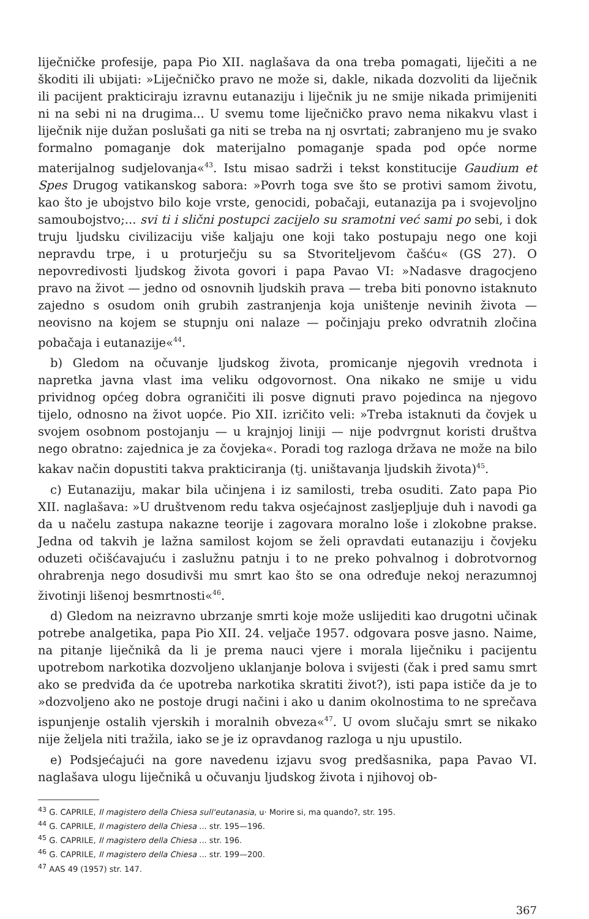liječničke profesije, papa Pio XII. naglašava da ona treba pomagati, liječiti a ne škoditi ili ubijati: »Liječničko pravo ne može si, dakle, nikada dozvoliti da liječnik ili pacijent prakticiraju izravnu eutanaziju i liječnik ju ne smije nikada primijeniti ni na sebi ni na drugima... U svemu tome liječničko pravo nema nikakvu vlast i liječnik nije dužan poslušati ga niti se treba na nj osvrtati; zabranjeno mu je svako formalno pomaganje dok materijalno pomaganje spada pod opće norme materijalnog sudjelovanja«<sup>43</sup>. Istu misao sadrži i tekst konstitucije Gaudium et Spes Drugog vatikanskog sabora: »Povrh toga sve što se protivi samom životu, kao što je ubojstvo bilo koje vrste, genocidi, pobačaji, eutanazija pa i svojevoljno samoubojstvo;... svi ti i slični postupci zacijelo su sramotni već sami po sebi, i dok truju ljudsku civilizaciju više kaljaju one koji tako postupaju nego one koji nepravdu trpe, i u proturječju su sa Stvoriteljevom čašću« (GS 27). O nepovredivosti ljudskog života govori i papa Pavao VI: »Nadasve dragocjeno pravo na život — jedno od osnovnih ljudskih prava — treba biti ponovno istaknuto zajedno s osudom onih grubih zastranjenja koja uništenje nevinih života — neovisno na kojem se stupnju oni nalaze — počinjaju preko odvratnih zločina pobačaja i eutanazije«<sup>44</sup>.
b) Gledom na očuvanje ljudskog života, promicanje njegovih vrednota i napretka javna vlast ima veliku odgovornost. Ona nikako ne smije u vidu prividnog općeg dobra ograničiti ili posve dignuti pravo pojedinca na njegovo tijelo, odnosno na život uopće. Pio XII. izričito veli: »Treba istaknuti da čovjek u svojem osobnom postojanju — u krajnjoj liniji — nije podvrgnut koristi društva nego obratno: zajednica je za čovjeka«. Poradi tog razloga država ne može na bilo kakav način dopustiti takva prakticiranja (tj. uništavanja ljudskih života)<sup>45</sup>.
c) Eutanaziju, makar bila učinjena i iz samilosti, treba osuditi. Zato papa Pio XII. naglašava: »U društvenom redu takva osjećajnost zasljepljuje duh i navodi ga da u načelu zastupa nakazne teorije i zagovara moralno loše i zlokobne prakse. Jedna od takvih je lažna samilost kojom se želi opravdati eutanaziju i čovjeku oduzeti očišćavajuću i zaslužnu patnju i to ne preko pohvalnog i dobrotvornog ohrabrenja nego dosudivši mu smrt kao što se ona određuje nekoj nerazumnoj životinji lišenoj besmrtnosti«<sup>46</sup>.
d) Gledom na neizravno ubrzanje smrti koje može uslijediti kao drugotni učinak potrebe analgetika, papa Pio XII. 24. veljače 1957. odgovara posve jasno. Naime, na pitanje liječnikâ da li je prema nauci vjere i morala liječniku i pacijentu upotrebom narkotika dozvoljeno uklanjanje bolova i svijesti (čak i pred samu smrt ako se predviđa da će upotreba narkotika skratiti život?), isti papa ističe da je to »dozvoljeno ako ne postoje drugi načini i ako u danim okolnostima to ne sprečava ispunjenje ostalih vjerskih i moralnih obveza«<sup>47</sup>. U ovom slučaju smrt se nikako nije željela niti tražila, iako se je iz opravdanog razloga u nju upustilo.
e) Podsjećajući na gore navedenu izjavu svog predšasnika, papa Pavao VI. naglašava ulogu liječnikâ u očuvanju ljudskog života i njihovoj ob-
<sup>43</sup> G. CAPRILE, Il magistero della Chiesa sull'eutanasia, u· Morire si, ma quando?, str. 195.
<sup>44</sup> G. CAPRILE, Il magistero della Chiesa ... str. 195—196.
<sup>45</sup> G. CAPRILE, Il magistero della Chiesa ... str. 196.
<sup>46</sup> G. CAPRILE, Il magistero della Chiesa ... str. 199—200.
<sup>47</sup> AAS 49 (1957) str. 147.
367